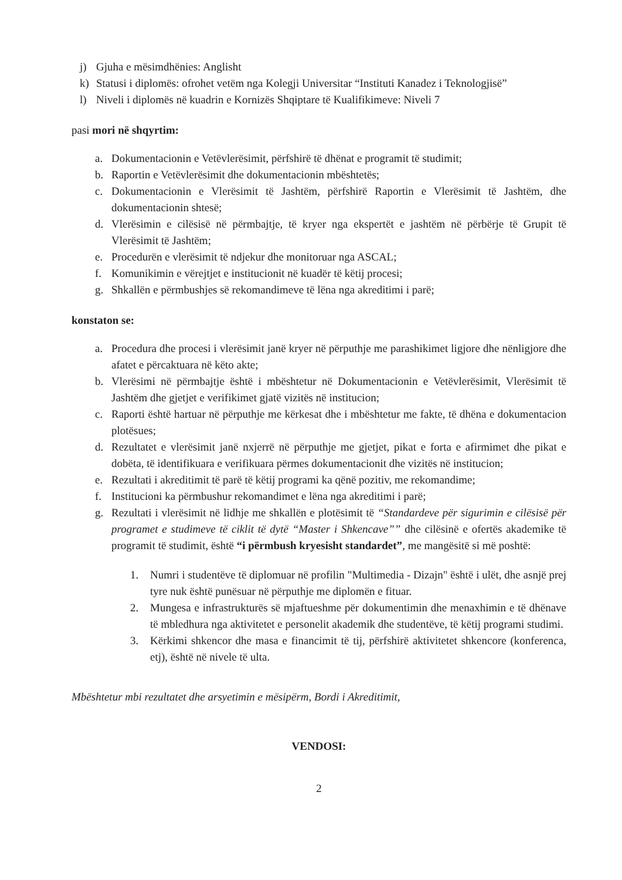j) Gjuha e mësimdhënies: Anglisht
k) Statusi i diplomës: ofrohet vetëm nga Kolegji Universitar “Instituti Kanadez i Teknologjisë”
l) Niveli i diplomës në kuadrin e Kornizës Shqiptare të Kualifikimeve: Niveli 7
pasi mori në shqyrtim:
a. Dokumentacionin e Vetëvlerësimit, përfshirë të dhënat e programit të studimit;
b. Raportin e Vetëvlerësimit dhe dokumentacionin mbështetës;
c. Dokumentacionin e Vlerësimit të Jashtëm, përfshirë Raportin e Vlerësimit të Jashtëm, dhe dokumentacionin shtesë;
d. Vlerësimin e cilësisë në përmbajtje, të kryer nga ekspertët e jashtëm në përbërje të Grupit të Vlerësimit të Jashtëm;
e. Procedurën e vlerësimit të ndjekur dhe monitoruar nga ASCAL;
f. Komunikimin e vërejtjet e institucionit në kuadër të këtij procesi;
g. Shkallën e përmbushjes së rekomandimeve të lëna nga akreditimi i parë;
konstaton se:
a. Procedura dhe procesi i vlerësimit janë kryer në përputhje me parashikimet ligjore dhe nënligjore dhe afatet e përcaktuara në këto akte;
b. Vlerësimi në përmbajtje është i mbështetur në Dokumentacionin e Vetëvlerësimit, Vlerësimit të Jashtëm dhe gjetjet e verifikimet gjatë vizitës në institucion;
c. Raporti është hartuar në përputhje me kërkesat dhe i mbështetur me fakte, të dhëna e dokumentacion plotësues;
d. Rezultatet e vlerësimit janë nxjerrë në përputhje me gjetjet, pikat e forta e afirmimet dhe pikat e dobëta, të identifikuara e verifikuara përmes dokumentacionit dhe vizitës në institucion;
e. Rezultati i akreditimit të parë të këtij programi ka qënë pozitiv, me rekomandime;
f. Institucioni ka përmbushur rekomandimet e lëna nga akreditimi i parë;
g. Rezultati i vlerësimit në lidhje me shkallën e plotësimit të “Standardeve për sigurimin e cilësisë për programet e studimeve të ciklit të dytë “Master i Shkencave”” dhe cilësinë e ofertës akademike të programit të studimit, është “i përmbush kryesisht standardet”, me mangësitë si më poshtë:
1. Numri i studentëve të diplomuar në profilin "Multimedia - Dizajn" është i ulët, dhe asnjë prej tyre nuk është punësuar në përputhje me diplomën e fituar.
2. Mungesa e infrastrukturës së mjaftueshme për dokumentimin dhe menaxhimin e të dhënave të mbledhura nga aktivitetet e personelit akademik dhe studentëve, të këtij programi studimi.
3. Kërkimi shkencor dhe masa e financimit të tij, përfshirë aktivitetet shkencore (konferenca, etj), është në nivele të ulta.
Mbështetur mbi rezultatet dhe arsyetimin e mësipërm, Bordi i Akreditimit,
VENDOSI:
2